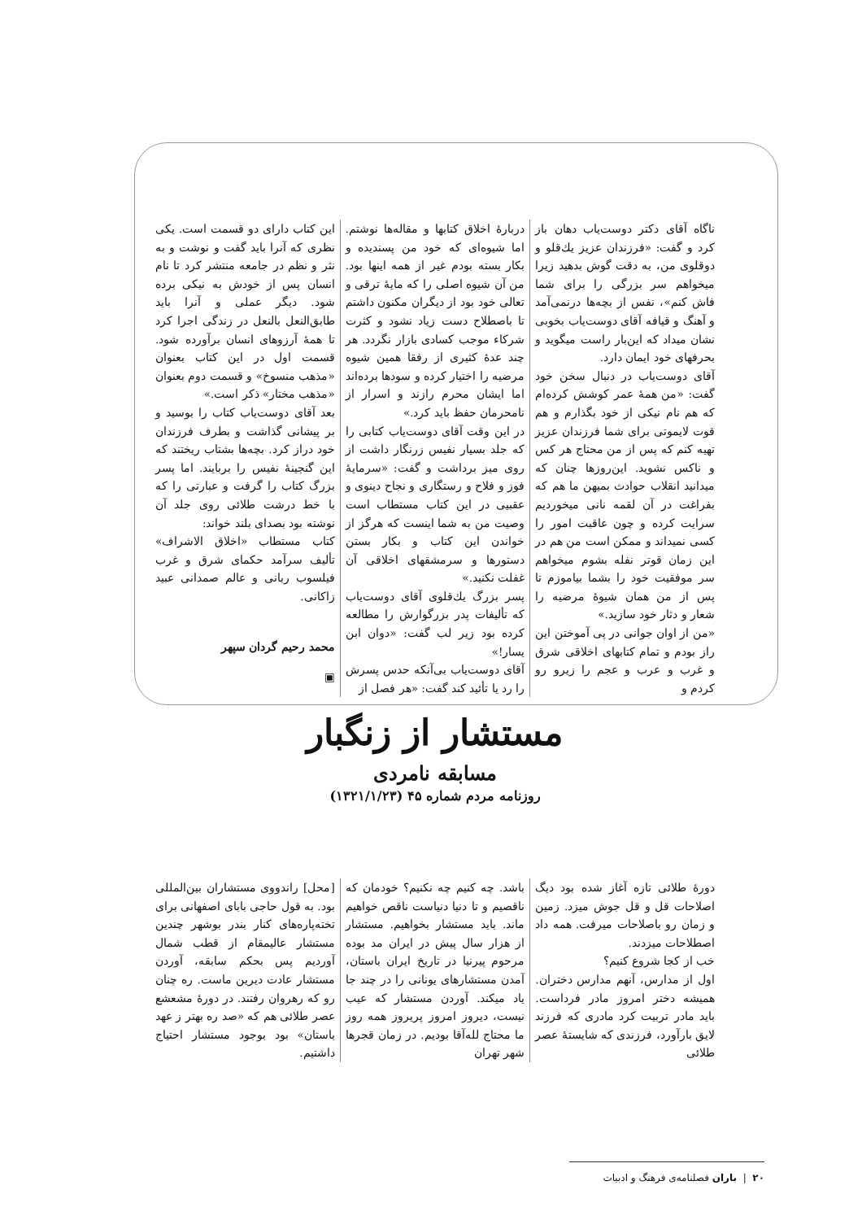ناگاه آقای دکتر دوست‌یاب دهان باز کرد و گفت: «فرزندان عزیز یك‌قلو و دوقلوی من، به دقت گوش بدهید زیرا میخواهم سر بزرگی را برای شما فاش کنم»، نفس از بچه‌ها درنمی‌آمد و آهنگ و قیافه آقای دوست‌یاب بخوبی نشان میداد که این‌بار راست میگوید و بحرفهای خود ایمان دارد.
آقای دوست‌یاب در دنبال سخن خود گفت: «من همهٔ عمر کوشش کرده‌ام که هم نام نیکی از خود بگذارم و هم قوت لایموتی برای شما فرزندان عزیز تهیه کنم که پس از من محتاج هر کس و ناکس نشوید. این‌روزها چنان که میدانید انقلاب حوادث بمیهن ما هم که بفراغت در آن لقمه نانی میخوردیم سرایت کرده و چون عاقبت امور را کسی نمیداند و ممکن است من هم در این زمان قوتر نفله بشوم میخواهم سر موفقیت خود را بشما بیاموزم تا پس از من همان شیوهٔ مرضیه را شعار و دثار خود سازید.»
«من از اوان جوانی در پی آموختن این راز بودم و تمام کتابهای اخلاقی شرق و غرب و عرب و عجم را زیرو رو کردم و
دربارهٔ اخلاق کتابها و مقاله‌ها نوشتم. اما شیوه‌ای که خود من پسندیده و بکار بسته بودم غیر از همه اینها بود. من آن شیوه اصلی را که مایهٔ ترقی و تعالی خود بود از دیگران مکنون داشتم تا باصطلاح دست زیاد نشود و کثرت شرکاء موجب کسادی بازار نگردد. هر چند عدهٔ کثیری از رفقا همین شیوه مرضیه را اختیار کرده و سودها برده‌اند اما ایشان محرم رازند و اسرار از نامحرمان حفظ باید کرد.»
در این وقت آقای دوست‌یاب کتابی را که جلد بسیار نفیس زرنگار داشت از روی میز برداشت و گفت: «سرمایهٔ فوز و فلاح و رستگاری و نجاح دینوی و عقبیی در این کتاب مستطاب است وصیت من به شما اینست که هرگز از خواندن این کتاب و بکار بستن دستورها و سرمشقهای اخلاقی آن غفلت نکنید.»
پسر بزرگ یك‌قلوی آقای دوست‌یاب که تألیفات پدر بزرگوارش را مطالعه کرده بود زیر لب گفت: «دوان ابن یسار!»
آقای دوست‌یاب بی‌آنکه حدس پسرش را رد یا تأئید کند گفت: «هر فصل از
این کتاب دارای دو قسمت است. یکی نظری که آنرا باید گفت و نوشت و به نثر و نظم در جامعه منتشر کرد تا نام انسان پس از خودش به نیکی برده شود. دیگر عملی و آنرا باید طابق‌النعل بالنعل در زندگی اجرا کرد تا همهٔ آرزوهای انسان برآورده شود. قسمت اول در این کتاب بعنوان «مذهب منسوخ» و قسمت دوم بعنوان «مذهب مختار» ذکر است.»
بعد آقای دوست‌یاب کتاب را بوسید و بر پیشانی گذاشت و بطرف فرزندان خود دراز کرد. بچه‌ها بشتاب ریختند که این گنجینهٔ نفیس را بربایند. اما پسر بزرگ کتاب را گرفت و عبارتی را که با خط درشت طلائی روی جلد آن نوشته بود بصدای بلند خواند:
کتاب مستطاب «اخلاق الاشراف» تألیف سرآمد حکمای شرق و غرب فیلسوب ربانی و عالم صمدانی عبید زاکانی.
محمد رحیم گردان سپهر
▣
مستشار از زنگبار
مسابقه نامردی
روزنامه مردم شماره ۴۵ (۱۳۲۱/۱/۲۳)
دورهٔ طلائی تازه آغاز شده بود دیگ اصلاحات قل و قل جوش میزد. زمین و زمان رو باصلاحات میرفت. همه داد اصطلاحات میزدند.
خب از کجا شروع کنیم؟
اول از مدارس، آنهم مدارس دختران. همیشه دختر امروز مادر فرداست. باید مادر تربیت کرد مادری که فرزند لایق بارآورد، فرزندی که شایستهٔ عصر طلائی
باشد. چه کنیم چه نکنیم؟ خودمان که ناقصیم و تا دنیا دنیاست ناقص خواهیم ماند. باید مستشار بخواهیم. مستشار از هزار سال پیش در ایران مد بوده مرحوم پیرنیا در تاریخ ایران باستان، آمدن مستشارهای یونانی را در چند جا یاد میکند. آوردن مستشار که عیب نیست، دیروز امروز پریروز همه روز ما محتاج لله‌آقا بودیم. در زمان قجرها شهر تهران
[محل] راندووی مستشاران بین‌المللی بود. به قول حاجی بابای اصفهانی برای تخته‌پاره‌های کنار بندر بوشهر چندین مستشار عالیمقام از قطب شمال آوردیم پس بحکم سابقه، آوردن مستشار عادت دیرین ماست. ره چنان رو که رهروان رفتند. در دورهٔ مشعشع عصر طلائی هم که «صد ره بهتر ز عهد باستان» بود بوجود مستشار احتیاج داشتیم.
۲۰ | باران فصلنامه‌ی فرهنگ و ادبیات